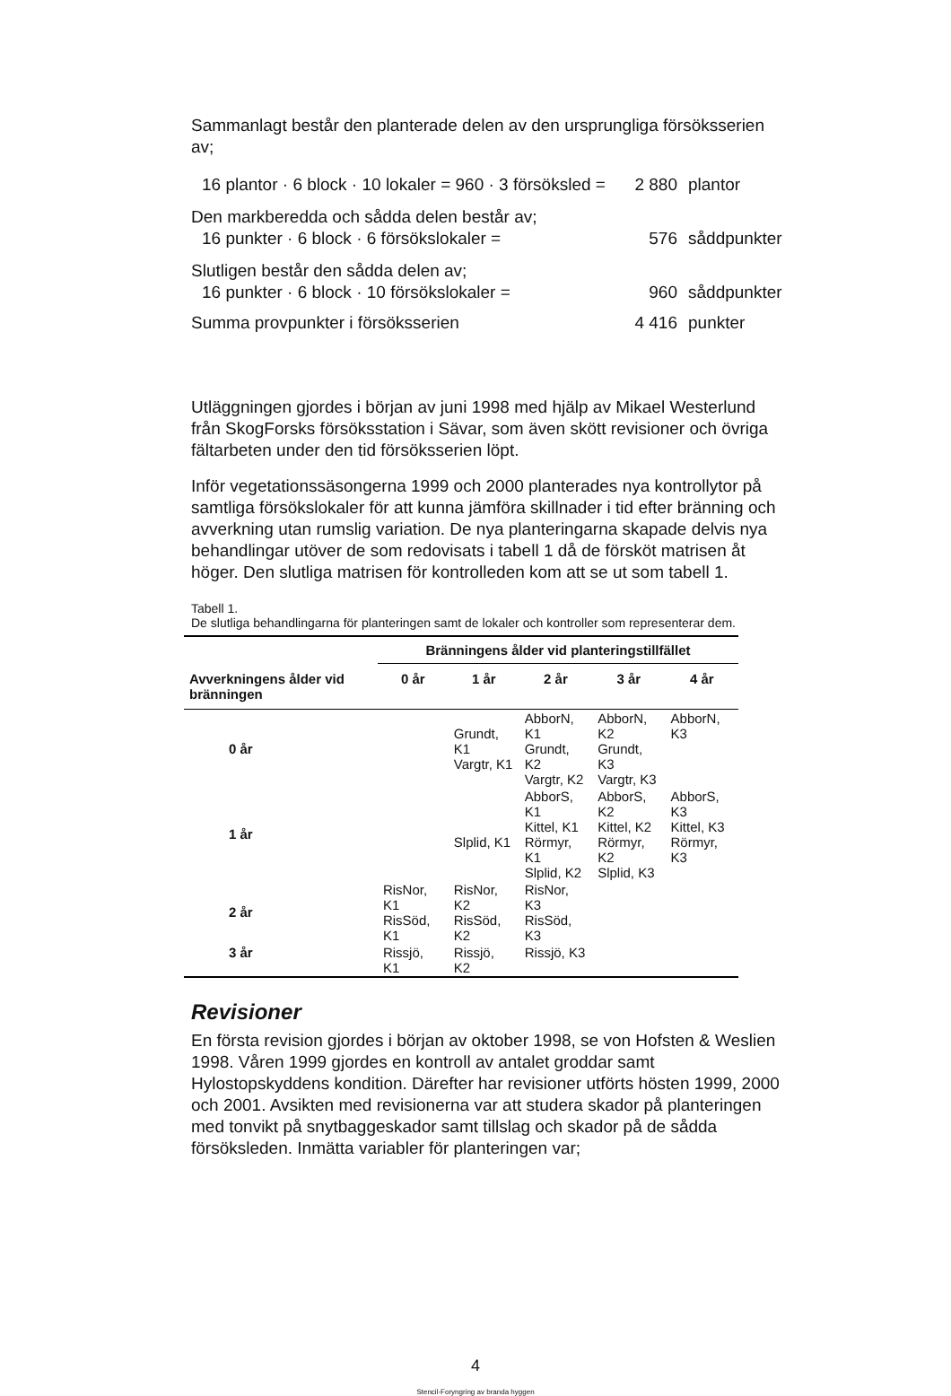Sammanlagt består den planterade delen av den ursprungliga försöksserien av;
16 plantor · 6 block · 10 lokaler = 960 · 3 försöksled = 2 880 plantor
Den markberedda och sådda delen består av;
16 punkter · 6 block · 6 försökslokaler = 576 såddpunkter
Slutligen består den sådda delen av;
16 punkter · 6 block · 10 försökslokaler = 960 såddpunkter
Summa provpunkter i försöksserien 4 416 punkter
Utläggningen gjordes i början av juni 1998 med hjälp av Mikael Westerlund från SkogForsks försöksstation i Sävar, som även skött revisioner och övriga fältarbeten under den tid försöksserien löpt.
Inför vegetationssäsongerna 1999 och 2000 planterades nya kontrollytor på samtliga försökslokaler för att kunna jämföra skillnader i tid efter bränning och avverkning utan rumslig variation. De nya planteringarna skapade delvis nya behandlingar utöver de som redovisats i tabell 1 då de försköt matrisen åt höger. Den slutliga matrisen för kontrolleden kom att se ut som tabell 1.
Tabell 1.
De slutliga behandlingarna för planteringen samt de lokaler och kontroller som representerar dem.
| | Bränningens ålder vid planteringstillfället | | | | |
| --- | --- | --- | --- | --- | --- |
| Avverkningens ålder vid bränningen | 0 år | 1 år | 2 år | 3 år | 4 år |
| 0 år | | Grundt, K1 Vargtr, K1 | AbborN, K1 Grundt, K2 Vargtr, K2 | AbborN, K2 Grundt, K3 Vargtr, K3 | AbborN, K3 |
| 1 år | | Slplid, K1 | AbborS, K1 Kittel, K1 Rörmyr, K1 Slplid, K2 | AbborS, K2 Kittel, K2 Rörmyr, K2 Slplid, K3 | AbborS, K3 Kittel, K3 Rörmyr, K3 |
| 2 år | RisNor, K1 RisSöd, K1 | RisNor, K2 RisSöd, K2 | RisNor, K3 RisSöd, K3 | | |
| 3 år | Rissjö, K1 | Rissjö, K2 | Rissjö, K3 | | |
Revisioner
En första revision gjordes i början av oktober 1998, se von Hofsten & Weslien 1998. Våren 1999 gjordes en kontroll av antalet groddar samt Hylostopskyddens kondition. Därefter har revisioner utförts hösten 1999, 2000 och 2001. Avsikten med revisionerna var att studera skador på planteringen med tonvikt på snytbaggeskador samt tillslag och skador på de sådda försöksleden. Inmätta variabler för planteringen var;
4
Stencil-Foryngring av branda hyggen